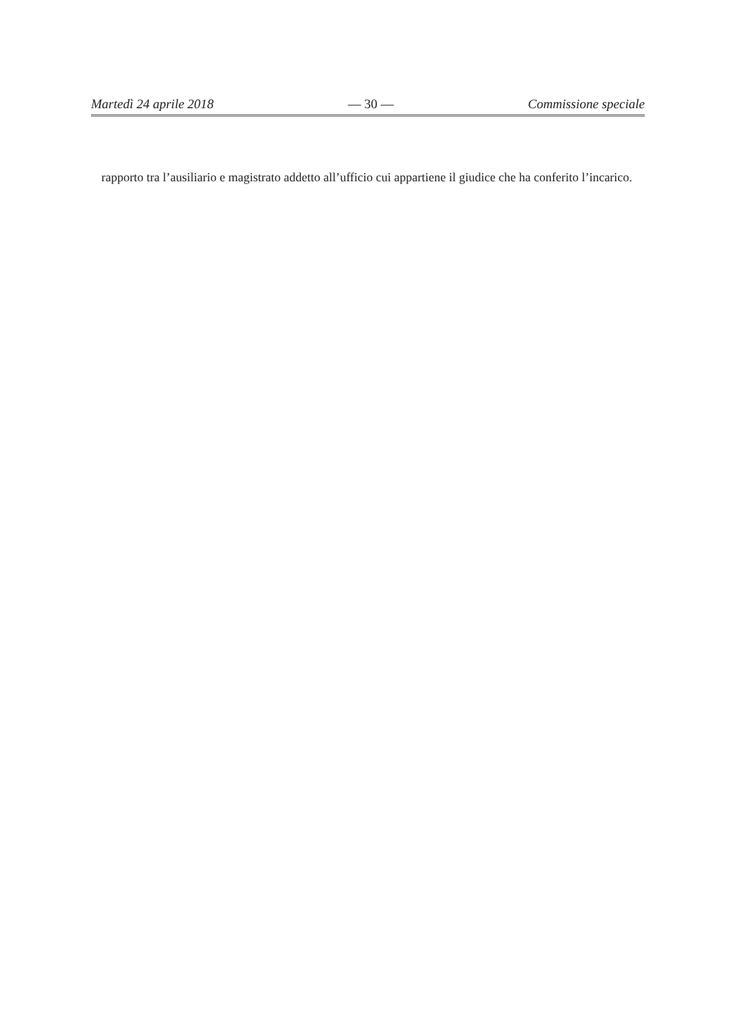Martedì 24 aprile 2018 — 30 — Commissione speciale
rapporto tra l’ausiliario e magistrato addetto all’ufficio cui appartiene il giudice che ha conferito l’incarico.